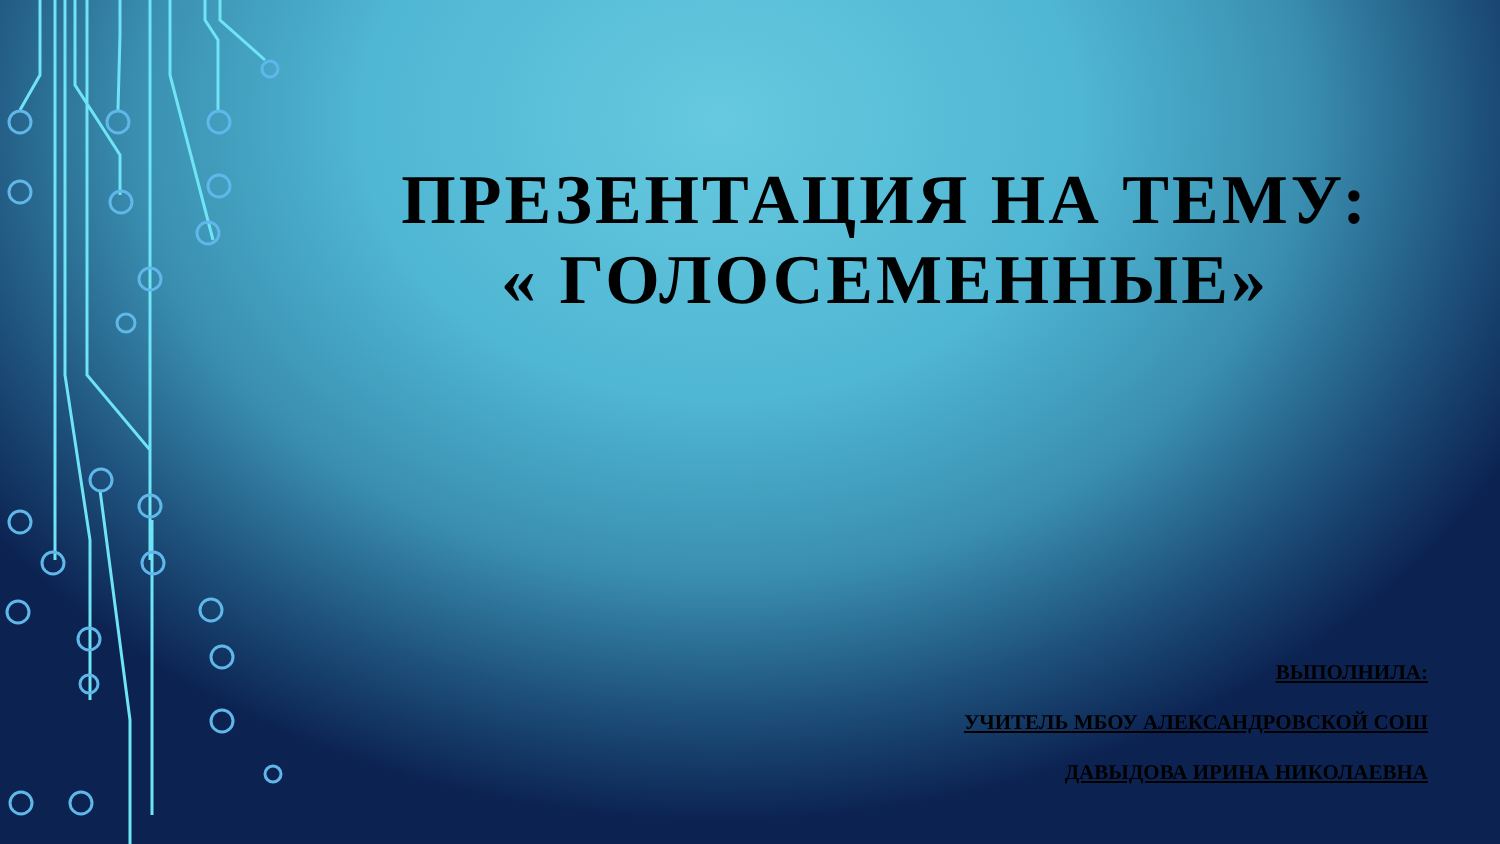ПРЕЗЕНТАЦИЯ НА ТЕМУ:
« ГОЛОСЕМЕННЫЕ»
ВЫПОЛНИЛА:
УЧИТЕЛЬ МБОУ АЛЕКСАНДРОВСКОЙ СОШ
ДАВЫДОВА ИРИНА НИКОЛАЕВНА